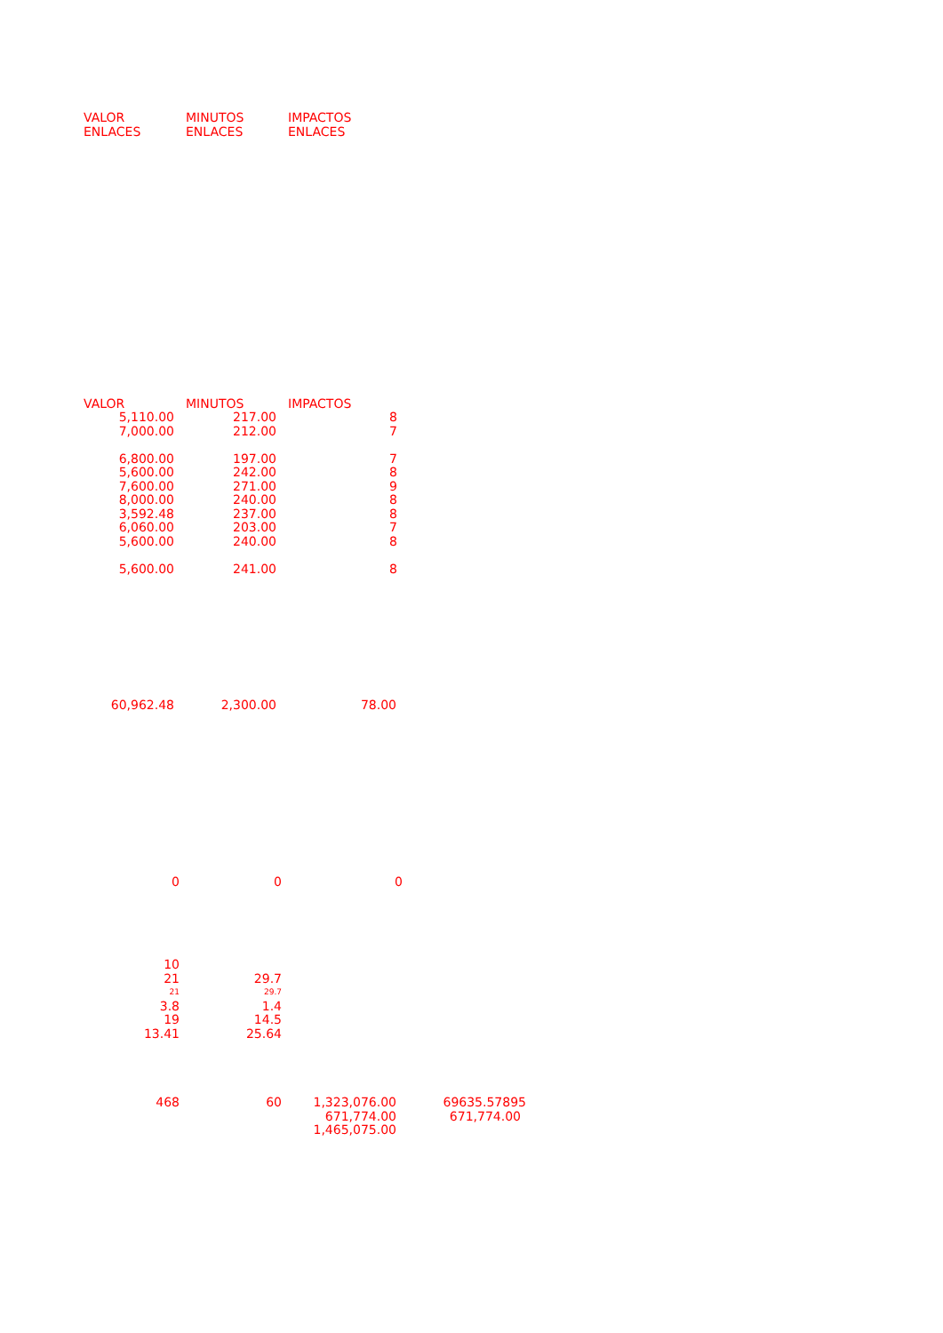| VALOR | MINUTOS | IMPACTOS |
| ENLACES | ENLACES | ENLACES |
| VALOR | MINUTOS | IMPACTOS |
| 5,110.00 | 217.00 | 8 |
| 7,000.00 | 212.00 | 7 |
| 6,800.00 | 197.00 | 7 |
| 5,600.00 | 242.00 | 8 |
| 7,600.00 | 271.00 | 9 |
| 8,000.00 | 240.00 | 8 |
| 3,592.48 | 237.00 | 8 |
| 6,060.00 | 203.00 | 7 |
| 5,600.00 | 240.00 | 8 |
| 5,600.00 | 241.00 | 8 |
| 60,962.48 | 2,300.00 | 78.00 |
| 0 | 0 | 0 |
| 10 | |
| 21 | 29.7 |
| 21 | 29.7 |
| 3.8 | 1.4 |
| 19 | 14.5 |
| 13.41 | 25.64 |
| 468 | 60 | 1,323,076.00 | 69635.57895 |
| | | 671,774.00 | 671,774.00 |
| | | 1,465,075.00 | |